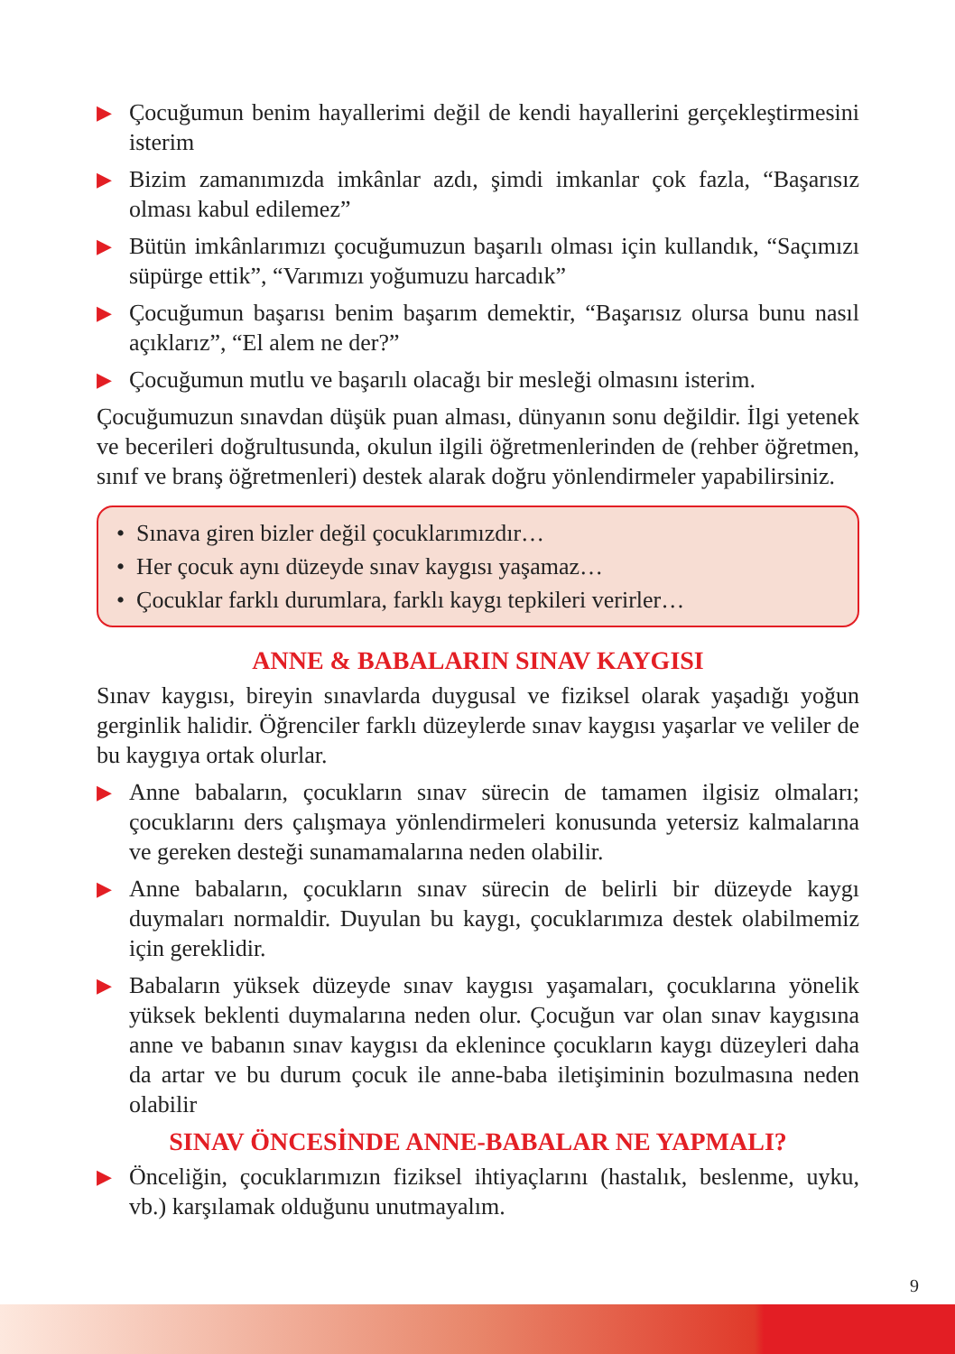▶ Çocuğumun benim hayallerimi değil de kendi hayallerini gerçekleştirmesini isterim
▶ Bizim zamanımızda imkânlar azdı, şimdi imkanlar çok fazla, “Başarısız olması kabul edilemez”
▶ Bütün imkânlarımızı çocuğumuzun başarılı olması için kullandık, “Saçımızı süpürge ettik”, “Varımızı yoğumuzu harcadık”
▶ Çocuğumun başarısı benim başarım demektir, “Başarısız olursa bunu nasıl açıklarız”, “El alem ne der?”
▶ Çocuğumun mutlu ve başarılı olacağı bir mesleği olmasını isterim.
Çocuğumuzun sınavdan düşük puan alması, dünyanın sonu değildir. İlgi yetenek ve becerileri doğrultusunda, okulun ilgili öğretmenlerinden de (rehber öğretmen, sınıf ve branş öğretmenleri) destek alarak doğru yönlendirmeler yapabilirsiniz.
• Sınava giren bizler değil çocuklarımızdır…
• Her çocuk aynı düzeyde sınav kaygısı yaşamaz…
• Çocuklar farklı durumlara, farklı kaygı tepkileri verirler…
ANNE & BABALARIN SINAV KAYGISI
Sınav kaygısı, bireyin sınavlarda duygusal ve fiziksel olarak yaşadığı yoğun gerginlik halidir. Öğrenciler farklı düzeylerde sınav kaygısı yaşarlar ve veliler de bu kaygıya ortak olurlar.
▶ Anne babaların, çocukların sınav sürecin de tamamen ilgisiz olmaları; çocuklarını ders çalışmaya yönlendirmeleri konusunda yetersiz kalmalarına ve gereken desteği sunamamalarına neden olabilir.
▶ Anne babaların, çocukların sınav sürecin de belirli bir düzeyde kaygı duymaları normaldir. Duyulan bu kaygı, çocuklarımıza destek olabilmemiz için gereklidir.
▶ Babaların yüksek düzeyde sınav kaygısı yaşamaları, çocuklarına yönelik yüksek beklenti duymalarına neden olur. Çocuğun var olan sınav kaygısına anne ve babanın sınav kaygısı da eklenince çocukların kaygı düzeyleri daha da artar ve bu durum çocuk ile anne-baba iletişiminin bozulmasına neden olabilir
SINAV ÖNCESİNDE ANNE-BABALAR NE YAPMALI?
▶ Önceliğin, çocuklarımızın fiziksel ihtiyaçlarını (hastalık, beslenme, uyku, vb.) karşılamak olduğunu unutmayalım.
9